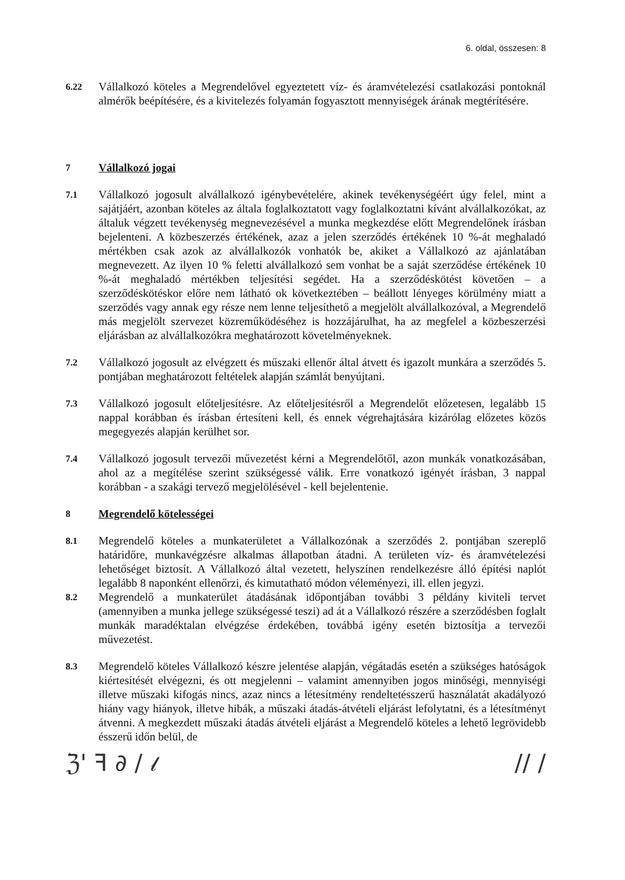6. oldal, összesen: 8
6.22
Vállalkozó köteles a Megrendelővel egyeztetett víz- és áramvételezési csatlakozási pontoknál almérők beépítésére, és a kivitelezés folyamán fogyasztott mennyiségek árának megtérítésére.
7 Vállalkozó jogai
7.1
Vállalkozó jogosult alvállalkozó igénybevételére, akinek tevékenységéért úgy felel, mint a sajátjáért, azonban köteles az általa foglalkoztatott vagy foglalkoztatni kívánt alvállalkozókat, az általuk végzett tevékenység megnevezésével a munka megkezdése előtt Megrendelőnek írásban bejelenteni. A közbeszerzés értékének, azaz a jelen szerződés értékének 10 %-át meghaladó mértékben csak azok az alvállalkozók vonhatók be, akiket a Vállalkozó az ajánlatában megnevezett. Az ilyen 10 % feletti alvállalkozó sem vonhat be a saját szerződése értékének 10 %-át meghaladó mértékben teljesítési segédet. Ha a szerződéskötést követően – a szerződéskötéskor előre nem látható ok következtében – beállott lényeges körülmény miatt a szerződés vagy annak egy része nem lenne teljesíthető a megjelölt alvállalkozóval, a Megrendelő más megjelölt szervezet közreműködéséhez is hozzájárulhat, ha az megfelel a közbeszerzési eljárásban az alvállalkozókra meghatározott követelményeknek.
7.2
Vállalkozó jogosult az elvégzett és műszaki ellenőr által átvett és igazolt munkára a szerződés 5. pontjában meghatározott feltételek alapján számlát benyújtani.
7.3
Vállalkozó jogosult előteljesítésre. Az előteljesítésről a Megrendelőt előzetesen, legalább 15 nappal korábban és írásban értesíteni kell, és ennek végrehajtására kizárólag előzetes közös megegyezés alapján kerülhet sor.
7.4
Vállalkozó jogosult tervezői művezetést kérni a Megrendelőtől, azon munkák vonatkozásában, ahol az a megítélése szerint szükségessé válik. Erre vonatkozó igényét írásban, 3 nappal korábban - a szakági tervező megjelölésével - kell bejelentenie.
8 Megrendelő kötelességei
8.1
Megrendelő köteles a munkaterületet a Vállalkozónak a szerződés 2. pontjában szereplő határidőre, munkavégzésre alkalmas állapotban átadni. A területen víz- és áramvételezési lehetőséget biztosít. A Vállalkozó által vezetett, helyszínen rendelkezésre álló építési naplót legalább 8 naponként ellenőrzi, és kimutatható módon véleményezi, ill. ellen jegyzi.
8.2
Megrendelő a munkaterület átadásának időpontjában további 3 példány kiviteli tervet (amennyiben a munka jellege szükségessé teszi) ad át a Vállalkozó részére a szerződésben foglalt munkák maradéktalan elvégzése érdekében, továbbá igény esetén biztosítja a tervezői művezetést.
8.3
Megrendelő köteles Vállalkozó készre jelentése alapján, végátadás esetén a szükséges hatóságok kiértesítését elvégezni, és ott megjelenni – valamint amennyiben jogos minőségi, mennyiségi illetve műszaki kifogás nincs, azaz nincs a létesítmény rendeltetésszerű használatát akadályozó hiány vagy hiányok, illetve hibák, a műszaki átadás-átvételi eljárást lefolytatni, és a létesítményt átvenni. A megkezdett műszaki átadás átvételi eljárást a Megrendelő köteles a lehető legrövidebb ésszerű időn belül, de
ℨ' ꟻ ∂ / 𝓁 // /